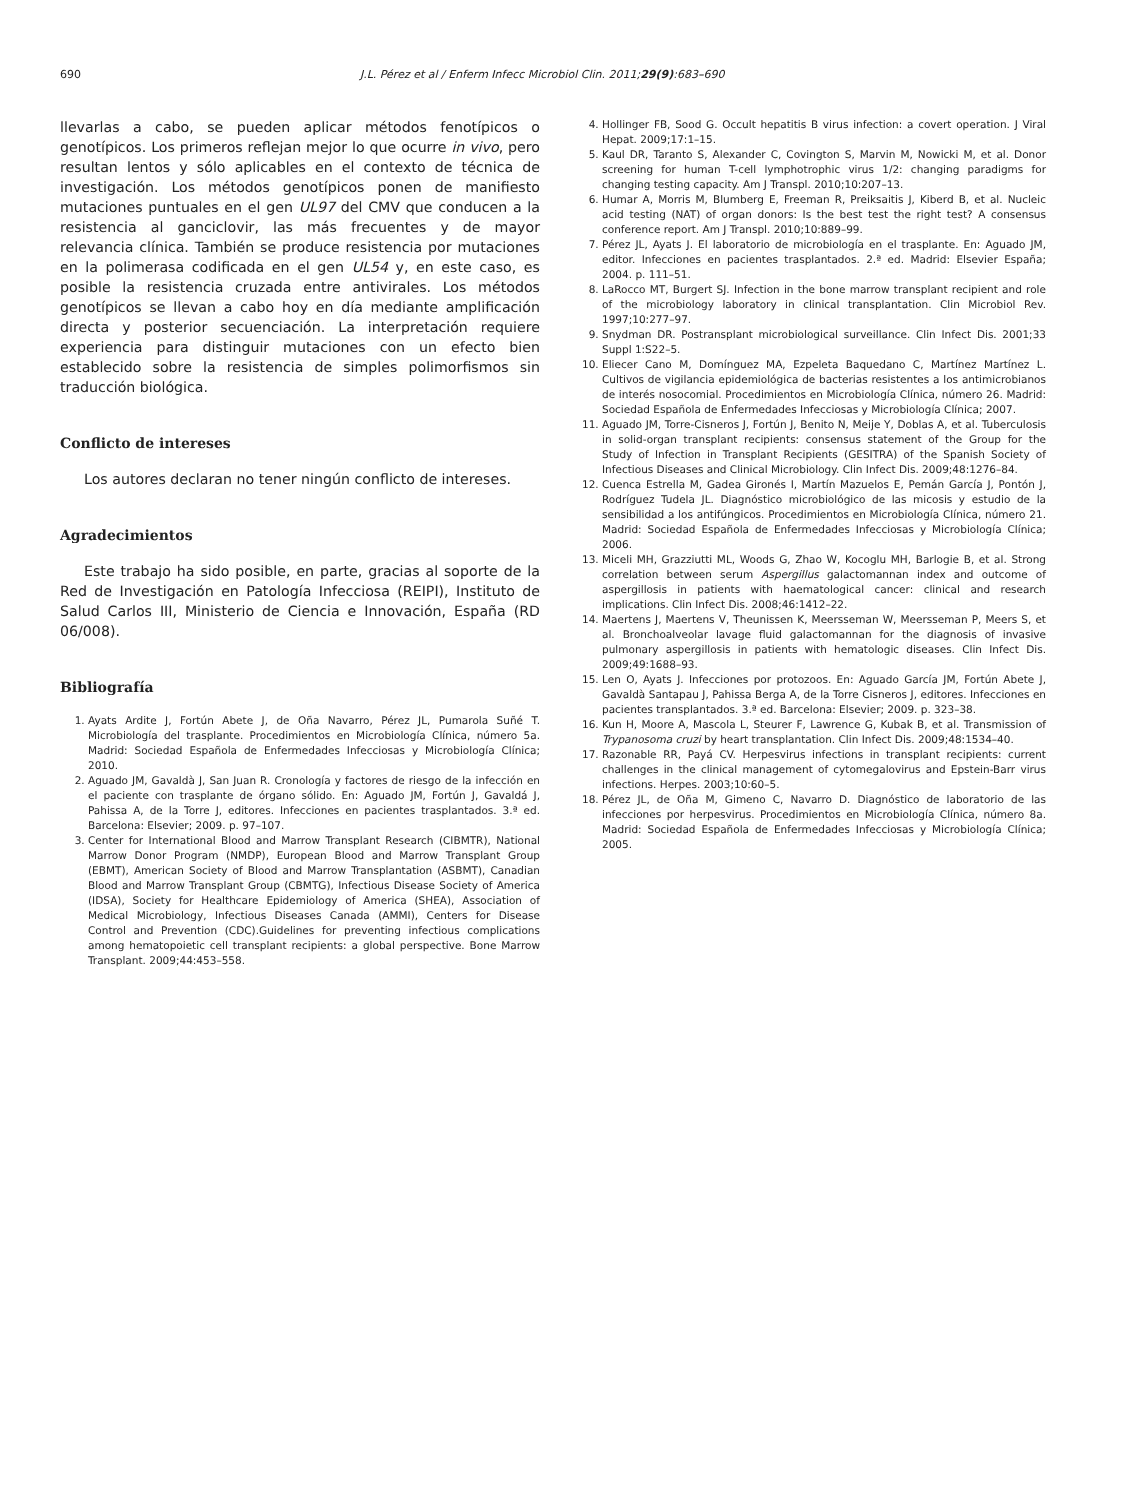690 J.L. Pérez et al / Enferm Infecc Microbiol Clin. 2011;29(9):683–690
llevarlas a cabo, se pueden aplicar métodos fenotípicos o genotípicos. Los primeros reflejan mejor lo que ocurre in vivo, pero resultan lentos y sólo aplicables en el contexto de técnica de investigación. Los métodos genotípicos ponen de manifiesto mutaciones puntuales en el gen UL97 del CMV que conducen a la resistencia al ganciclovir, las más frecuentes y de mayor relevancia clínica. También se produce resistencia por mutaciones en la polimerasa codificada en el gen UL54 y, en este caso, es posible la resistencia cruzada entre antivirales. Los métodos genotípicos se llevan a cabo hoy en día mediante amplificación directa y posterior secuenciación. La interpretación requiere experiencia para distinguir mutaciones con un efecto bien establecido sobre la resistencia de simples polimorfismos sin traducción biológica.
Conflicto de intereses
Los autores declaran no tener ningún conflicto de intereses.
Agradecimientos
Este trabajo ha sido posible, en parte, gracias al soporte de la Red de Investigación en Patología Infecciosa (REIPI), Instituto de Salud Carlos III, Ministerio de Ciencia e Innovación, España (RD 06/008).
Bibliografía
1. Ayats Ardite J, Fortún Abete J, de Oña Navarro, Pérez JL, Pumarola Suñé T. Microbiología del trasplante. Procedimientos en Microbiología Clínica, número 5a. Madrid: Sociedad Española de Enfermedades Infecciosas y Microbiología Clínica; 2010.
2. Aguado JM, Gavaldà J, San Juan R. Cronología y factores de riesgo de la infección en el paciente con trasplante de órgano sólido. En: Aguado JM, Fortún J, Gavaldá J, Pahissa A, de la Torre J, editores. Infecciones en pacientes trasplantados. 3.ª ed. Barcelona: Elsevier; 2009. p. 97–107.
3. Center for International Blood and Marrow Transplant Research (CIBMTR), National Marrow Donor Program (NMDP), European Blood and Marrow Transplant Group (EBMT), American Society of Blood and Marrow Transplantation (ASBMT), Canadian Blood and Marrow Transplant Group (CBMTG), Infectious Disease Society of America (IDSA), Society for Healthcare Epidemiology of America (SHEA), Association of Medical Microbiology, Infectious Diseases Canada (AMMI), Centers for Disease Control and Prevention (CDC).Guidelines for preventing infectious complications among hematopoietic cell transplant recipients: a global perspective. Bone Marrow Transplant. 2009;44:453–558.
4. Hollinger FB, Sood G. Occult hepatitis B virus infection: a covert operation. J Viral Hepat. 2009;17:1–15.
5. Kaul DR, Taranto S, Alexander C, Covington S, Marvin M, Nowicki M, et al. Donor screening for human T-cell lymphotrophic virus 1/2: changing paradigms for changing testing capacity. Am J Transpl. 2010;10:207–13.
6. Humar A, Morris M, Blumberg E, Freeman R, Preiksaitis J, Kiberd B, et al. Nucleic acid testing (NAT) of organ donors: Is the best test the right test? A consensus conference report. Am J Transpl. 2010;10:889–99.
7. Pérez JL, Ayats J. El laboratorio de microbiología en el trasplante. En: Aguado JM, editor. Infecciones en pacientes trasplantados. 2.ª ed. Madrid: Elsevier España; 2004. p. 111–51.
8. LaRocco MT, Burgert SJ. Infection in the bone marrow transplant recipient and role of the microbiology laboratory in clinical transplantation. Clin Microbiol Rev. 1997;10:277–97.
9. Snydman DR. Postransplant microbiological surveillance. Clin Infect Dis. 2001;33 Suppl 1:S22–5.
10. Eliecer Cano M, Domínguez MA, Ezpeleta Baquedano C, Martínez Martínez L. Cultivos de vigilancia epidemiológica de bacterias resistentes a los antimicrobianos de interés nosocomial. Procedimientos en Microbiología Clínica, número 26. Madrid: Sociedad Española de Enfermedades Infecciosas y Microbiología Clínica; 2007.
11. Aguado JM, Torre-Cisneros J, Fortún J, Benito N, Meije Y, Doblas A, et al. Tuberculosis in solid-organ transplant recipients: consensus statement of the Group for the Study of Infection in Transplant Recipients (GESITRA) of the Spanish Society of Infectious Diseases and Clinical Microbiology. Clin Infect Dis. 2009;48:1276–84.
12. Cuenca Estrella M, Gadea Gironés I, Martín Mazuelos E, Pemán García J, Pontón J, Rodríguez Tudela JL. Diagnóstico microbiológico de las micosis y estudio de la sensibilidad a los antifúngicos. Procedimientos en Microbiología Clínica, número 21. Madrid: Sociedad Española de Enfermedades Infecciosas y Microbiología Clínica; 2006.
13. Miceli MH, Grazziutti ML, Woods G, Zhao W, Kocoglu MH, Barlogie B, et al. Strong correlation between serum Aspergillus galactomannan index and outcome of aspergillosis in patients with haematological cancer: clinical and research implications. Clin Infect Dis. 2008;46:1412–22.
14. Maertens J, Maertens V, Theunissen K, Meersseman W, Meersseman P, Meers S, et al. Bronchoalveolar lavage fluid galactomannan for the diagnosis of invasive pulmonary aspergillosis in patients with hematologic diseases. Clin Infect Dis. 2009;49:1688–93.
15. Len O, Ayats J. Infecciones por protozoos. En: Aguado García JM, Fortún Abete J, Gavaldà Santapau J, Pahissa Berga A, de la Torre Cisneros J, editores. Infecciones en pacientes transplantados. 3.ª ed. Barcelona: Elsevier; 2009. p. 323–38.
16. Kun H, Moore A, Mascola L, Steurer F, Lawrence G, Kubak B, et al. Transmission of Trypanosoma cruzi by heart transplantation. Clin Infect Dis. 2009;48:1534–40.
17. Razonable RR, Payá CV. Herpesvirus infections in transplant recipients: current challenges in the clinical management of cytomegalovirus and Epstein-Barr virus infections. Herpes. 2003;10:60–5.
18. Pérez JL, de Oña M, Gimeno C, Navarro D. Diagnóstico de laboratorio de las infecciones por herpesvirus. Procedimientos en Microbiología Clínica, número 8a. Madrid: Sociedad Española de Enfermedades Infecciosas y Microbiología Clínica; 2005.